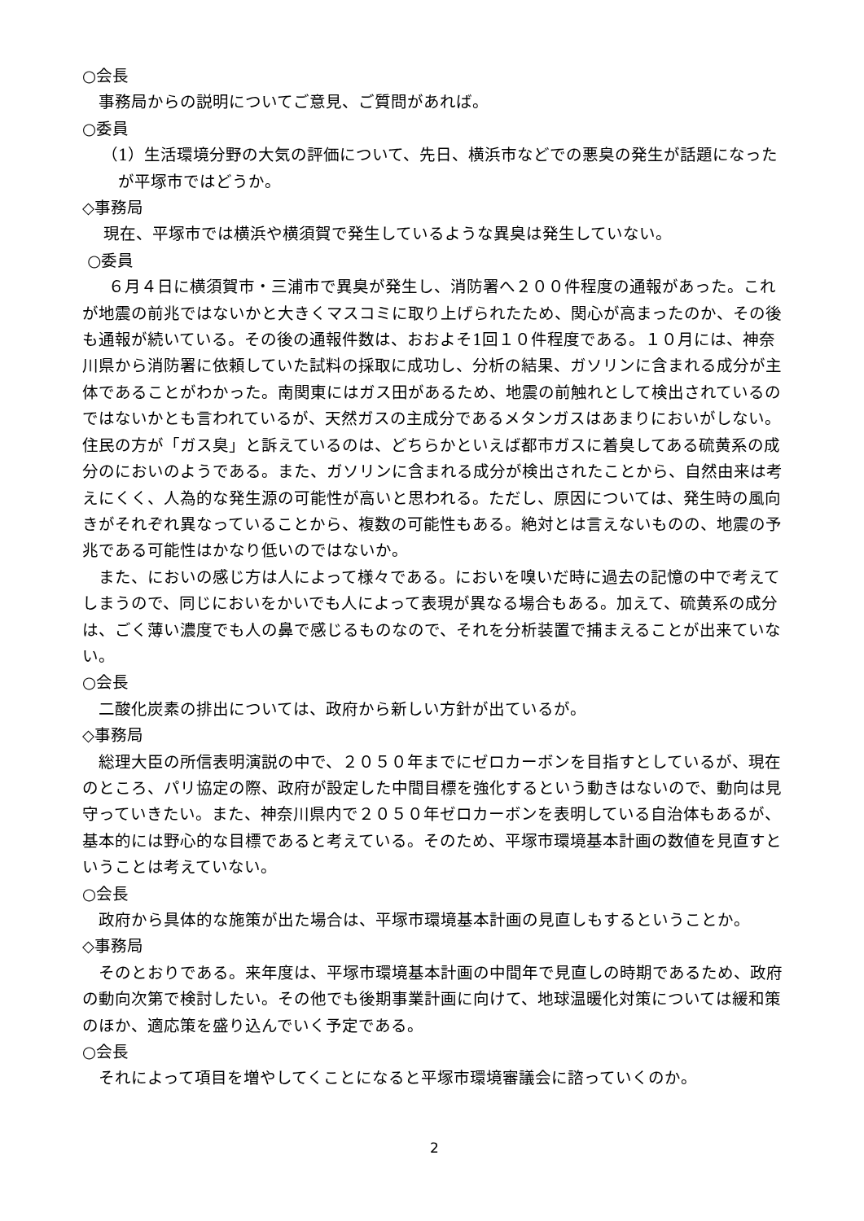○会長
事務局からの説明についてご意見、ご質問があれば。
○委員
（1）生活環境分野の大気の評価について、先日、横浜市などでの悪臭の発生が話題になったが平塚市ではどうか。
◇事務局
現在、平塚市では横浜や横須賀で発生しているような異臭は発生していない。
○委員
６月４日に横須賀市・三浦市で異臭が発生し、消防署へ２００件程度の通報があった。これが地震の前兆ではないかと大きくマスコミに取り上げられたため、関心が高まったのか、その後も通報が続いている。その後の通報件数は、おおよそ1回１０件程度である。１０月には、神奈川県から消防署に依頼していた試料の採取に成功し、分析の結果、ガソリンに含まれる成分が主体であることがわかった。南関東にはガス田があるため、地震の前触れとして検出されているのではないかとも言われているが、天然ガスの主成分であるメタンガスはあまりにおいがしない。住民の方が「ガス臭」と訴えているのは、どちらかといえば都市ガスに着臭してある硫黄系の成分のにおいのようである。また、ガソリンに含まれる成分が検出されたことから、自然由来は考えにくく、人為的な発生源の可能性が高いと思われる。ただし、原因については、発生時の風向きがそれぞれ異なっていることから、複数の可能性もある。絶対とは言えないものの、地震の予兆である可能性はかなり低いのではないか。
また、においの感じ方は人によって様々である。においを嗅いだ時に過去の記憶の中で考えてしまうので、同じにおいをかいでも人によって表現が異なる場合もある。加えて、硫黄系の成分は、ごく薄い濃度でも人の鼻で感じるものなので、それを分析装置で捕まえることが出来ていない。
○会長
二酸化炭素の排出については、政府から新しい方針が出ているが。
◇事務局
総理大臣の所信表明演説の中で、２０５０年までにゼロカーボンを目指すとしているが、現在のところ、パリ協定の際、政府が設定した中間目標を強化するという動きはないので、動向は見守っていきたい。また、神奈川県内で２０５０年ゼロカーボンを表明している自治体もあるが、基本的には野心的な目標であると考えている。そのため、平塚市環境基本計画の数値を見直すということは考えていない。
○会長
政府から具体的な施策が出た場合は、平塚市環境基本計画の見直しもするということか。
◇事務局
そのとおりである。来年度は、平塚市環境基本計画の中間年で見直しの時期であるため、政府の動向次第で検討したい。その他でも後期事業計画に向けて、地球温暖化対策については緩和策のほか、適応策を盛り込んでいく予定である。
○会長
それによって項目を増やしてくことになると平塚市環境審議会に諮っていくのか。
2